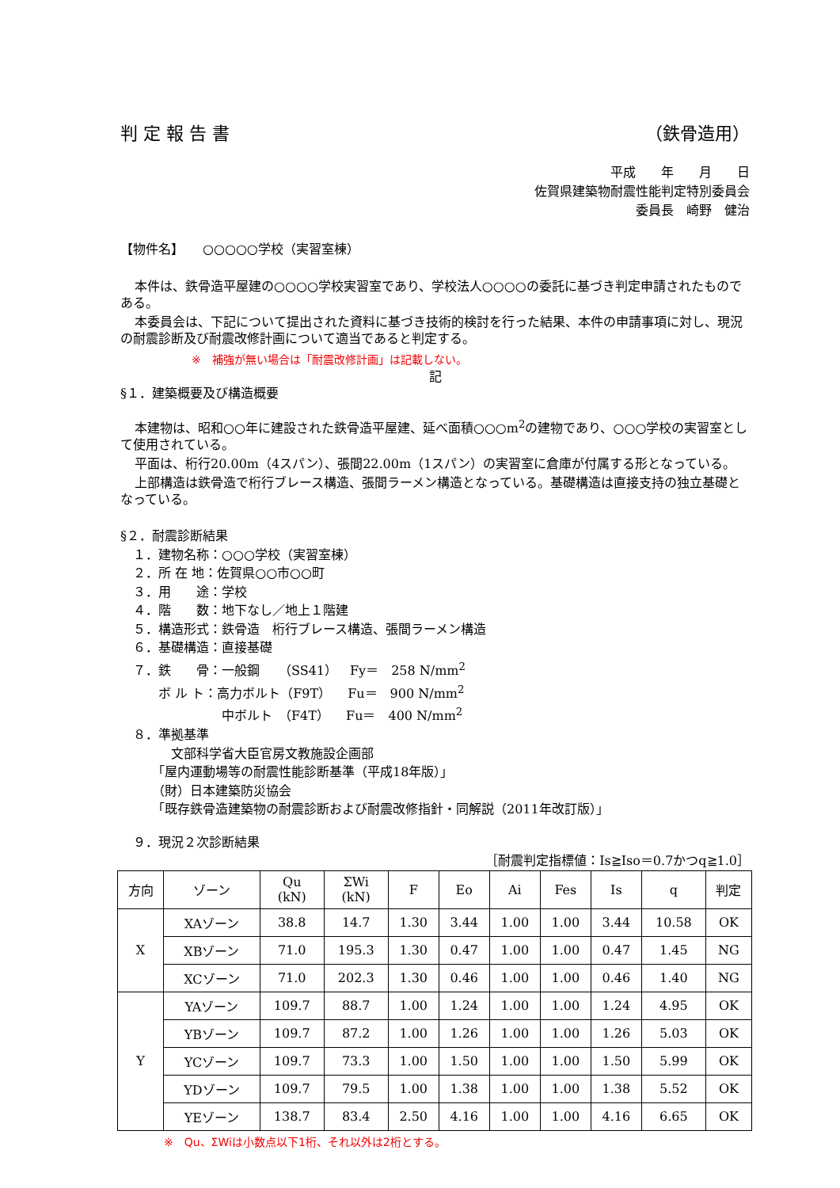判 定 報 告 書 （鉄骨造用）
平成　　年　　月　　日
佐賀県建築物耐震性能判定特別委員会
委員長　崎野　健治
【物件名】　　○○○○○学校（実習室棟）
本件は、鉄骨造平屋建の○○○○学校実習室であり、学校法人○○○○の委託に基づき判定申請されたものである。
本委員会は、下記について提出された資料に基づき技術的検討を行った結果、本件の申請事項に対し、現況の耐震診断及び耐震改修計画について適当であると判定する。
※　補強が無い場合は「耐震改修計画」は記載しない。
記
§１．建築概要及び構造概要
本建物は、昭和○○年に建設された鉄骨造平屋建、延べ面積○○○m<sup>2</sup>の建物であり、○○○学校の実習室として使用されている。
平面は、桁行20.00m（4スパン）、張間22.00m（1スパン）の実習室に倉庫が付属する形となっている。
上部構造は鉄骨造で桁行ブレース構造、張間ラーメン構造となっている。基礎構造は直接支持の独立基礎となっている。
§２．耐震診断結果
　１．建物名称：○○○学校（実習室棟）
　２．所 在 地：佐賀県○○市○○町
　３．用　　途：学校
　４．階　　数：地下なし／地上１階建
　５．構造形式：鉄骨造　桁行ブレース構造、張間ラーメン構造
　６．基礎構造：直接基礎
　７．鉄　　骨：一般鋼　　（SS41）　Fy＝　258 N/mm<sup>2</sup>
　　　ボ ル ト：高力ボルト（F9T）　 Fu＝　900 N/mm<sup>2</sup>
　　　　　　　　中ボルト　（F4T）　 Fu＝　400 N/mm<sup>2</sup>
　８．準拠基準
　　　　文部科学省大臣官房文教施設企画部
　　　「屋内運動場等の耐震性能診断基準（平成18年版）」
　　　（財）日本建築防災協会
　　　「既存鉄骨造建築物の耐震診断および耐震改修指針・同解説（2011年改訂版）」
　９．現況２次診断結果
［耐震判定指標値：Is≧Iso＝0.7かつq≧1.0］
| 方向 | ゾーン | Qu (kN) | ΣWi (kN) | F | Eo | Ai | Fes | Is | q | 判定 |
| --- | --- | --- | --- | --- | --- | --- | --- | --- | --- | --- |
| X | XAゾーン | 38.8 | 14.7 | 1.30 | 3.44 | 1.00 | 1.00 | 3.44 | 10.58 | OK |
| | XBゾーン | 71.0 | 195.3 | 1.30 | 0.47 | 1.00 | 1.00 | 0.47 | 1.45 | NG |
| | XCゾーン | 71.0 | 202.3 | 1.30 | 0.46 | 1.00 | 1.00 | 0.46 | 1.40 | NG |
| Y | YAゾーン | 109.7 | 88.7 | 1.00 | 1.24 | 1.00 | 1.00 | 1.24 | 4.95 | OK |
| | YBゾーン | 109.7 | 87.2 | 1.00 | 1.26 | 1.00 | 1.00 | 1.26 | 5.03 | OK |
| | YCゾーン | 109.7 | 73.3 | 1.00 | 1.50 | 1.00 | 1.00 | 1.50 | 5.99 | OK |
| | YDゾーン | 109.7 | 79.5 | 1.00 | 1.38 | 1.00 | 1.00 | 1.38 | 5.52 | OK |
| | YEゾーン | 138.7 | 83.4 | 2.50 | 4.16 | 1.00 | 1.00 | 4.16 | 6.65 | OK |
※　Qu、ΣWiは小数点以下1桁、それ以外は2桁とする。